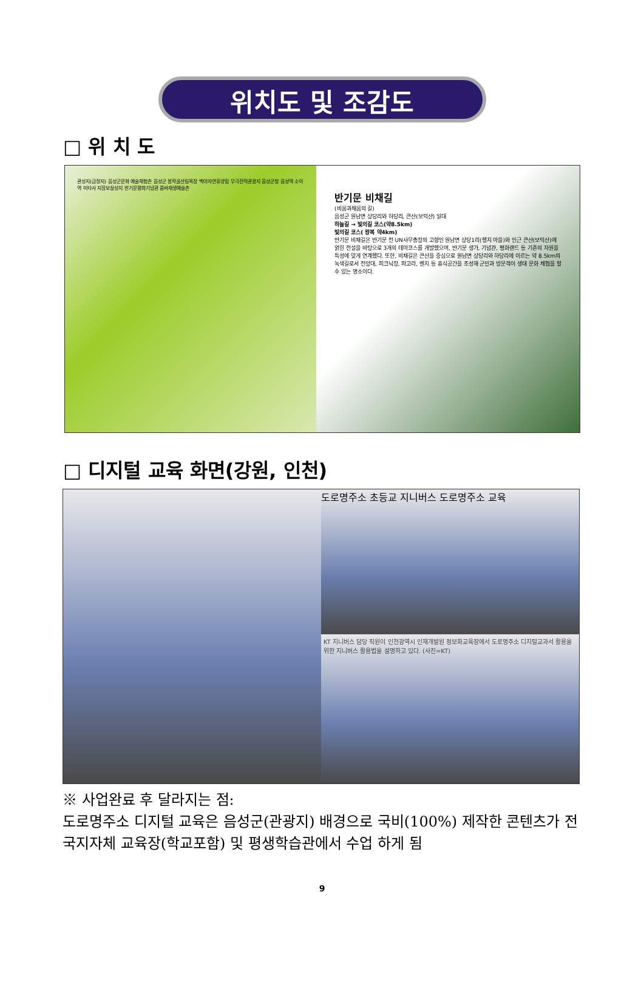위치도 및 조감도
□ 위 치 도
관성지(금정지) 음성군문화 예술체험촌 음성군 봉학골산림욕장 백야자연휴양림 무극전적관광지 음성군청 음성역 소이역 미타사 지장보살성지 반기문평화기념관 품바재생예술촌
반기문 비채길
(비움과채움의 길)
음성군 원남면 상당리와 하당리, 큰산(보덕산) 일대
하늘길 → 빛의길 코스(약8.5km)
빛의길 코스( 왕복 약4km)
반기문 비채길은 반기문 전 UN사무총장의 고향인 원남면 상당1리(행치 마을)와 인근 큰산(보덕산)에 얽힌 전설을 바탕으로 3개의 테마코스를 개발했으며, 반기문 생가, 기념관, 평화랜드 등 기존의 자원을 특성에 맞게 연계했다. 또한, 비채길은 큰산을 중심으로 원남면 상당리와 하당리에 이르는 약 8.5km의 녹색길로서 전망대, 피크닉장, 파고라, 벤치 등 휴식공간을 조성해 군민과 방문객이 생태 문화 체험을 할 수 있는 명소이다.
□ 디지털 교육 화면(강원, 인천)
도로명주소 초등교 지니버스 도로명주소 교육
KT 지니버스 담당 직원이 인천광역시 인재개발원 정보화교육장에서 도로명주소 디지털교과서 활용을 위한 지니버스 활용법을 설명하고 있다. (사진=KT)
※ 사업완료 후 달라지는 점:
도로명주소 디지털 교육은 음성군(관광지) 배경으로 국비(100%) 제작한 콘텐츠가 전국지자체 교육장(학교포함) 및 평생학습관에서 수업 하게 됨
9